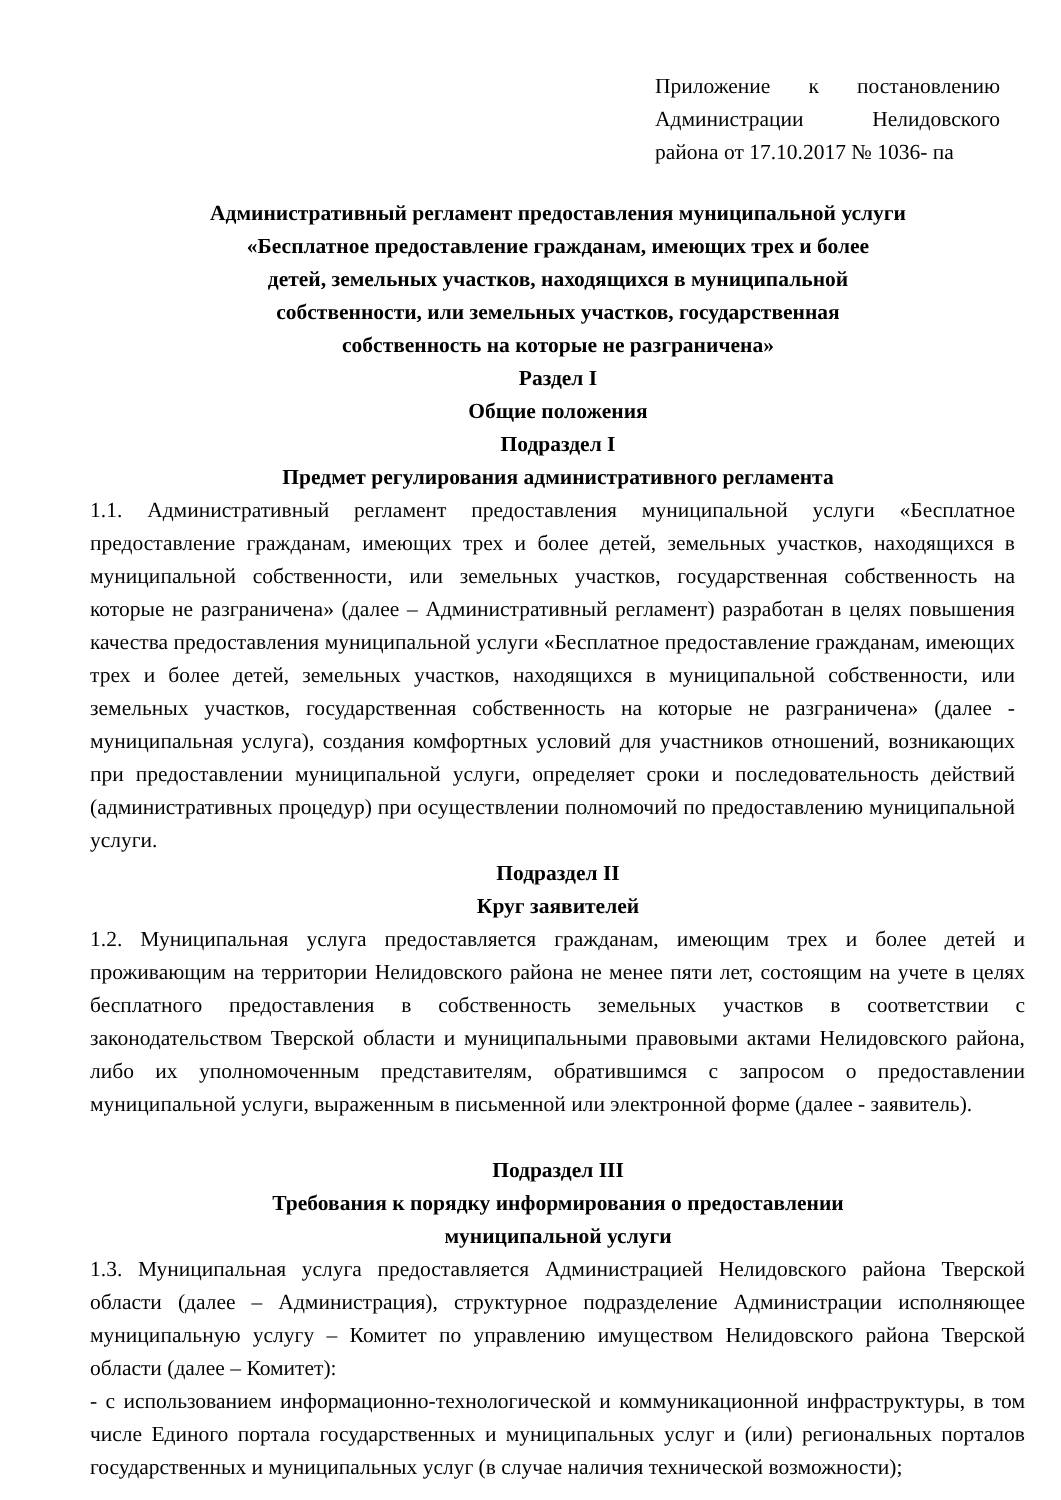Приложение к постановлению Администрации Нелидовского района от 17.10.2017 № 1036- па
Административный регламент предоставления муниципальной услуги
«Бесплатное предоставление гражданам, имеющих трех и более
детей, земельных участков, находящихся в муниципальной
собственности, или земельных участков, государственная
собственность на которые не разграничена»
Раздел I
Общие положения
Подраздел I
Предмет регулирования административного регламента
1.1. Административный регламент предоставления муниципальной услуги «Бесплатное предоставление гражданам, имеющих трех и более детей, земельных участков, находящихся в муниципальной собственности, или земельных участков, государственная собственность на которые не разграничена» (далее – Административный регламент) разработан в целях повышения качества предоставления муниципальной услуги «Бесплатное предоставление гражданам, имеющих трех и более детей, земельных участков, находящихся в муниципальной собственности, или земельных участков, государственная собственность на которые не разграничена» (далее - муниципальная услуга), создания комфортных условий для участников отношений, возникающих при предоставлении муниципальной услуги, определяет сроки и последовательность действий (административных процедур) при осуществлении полномочий по предоставлению муниципальной услуги.
Подраздел II
Круг заявителей
1.2. Муниципальная услуга предоставляется гражданам, имеющим трех и более детей и проживающим на территории Нелидовского района не менее пяти лет, состоящим на учете в целях бесплатного предоставления в собственность земельных участков в соответствии с законодательством Тверской области и муниципальными правовыми актами Нелидовского района, либо их уполномоченным представителям, обратившимся с запросом о предоставлении муниципальной услуги, выраженным в письменной или электронной форме (далее - заявитель).
Подраздел III
Требования к порядку информирования о предоставлении
муниципальной услуги
1.3. Муниципальная услуга предоставляется Администрацией Нелидовского района Тверской области (далее – Администрация), структурное подразделение Администрации исполняющее муниципальную услугу – Комитет по управлению имуществом Нелидовского района Тверской области (далее – Комитет):
- с использованием информационно-технологической и коммуникационной инфраструктуры, в том числе Единого портала государственных и муниципальных услуг и (или) региональных порталов государственных и муниципальных услуг (в случае наличия технической возможности);